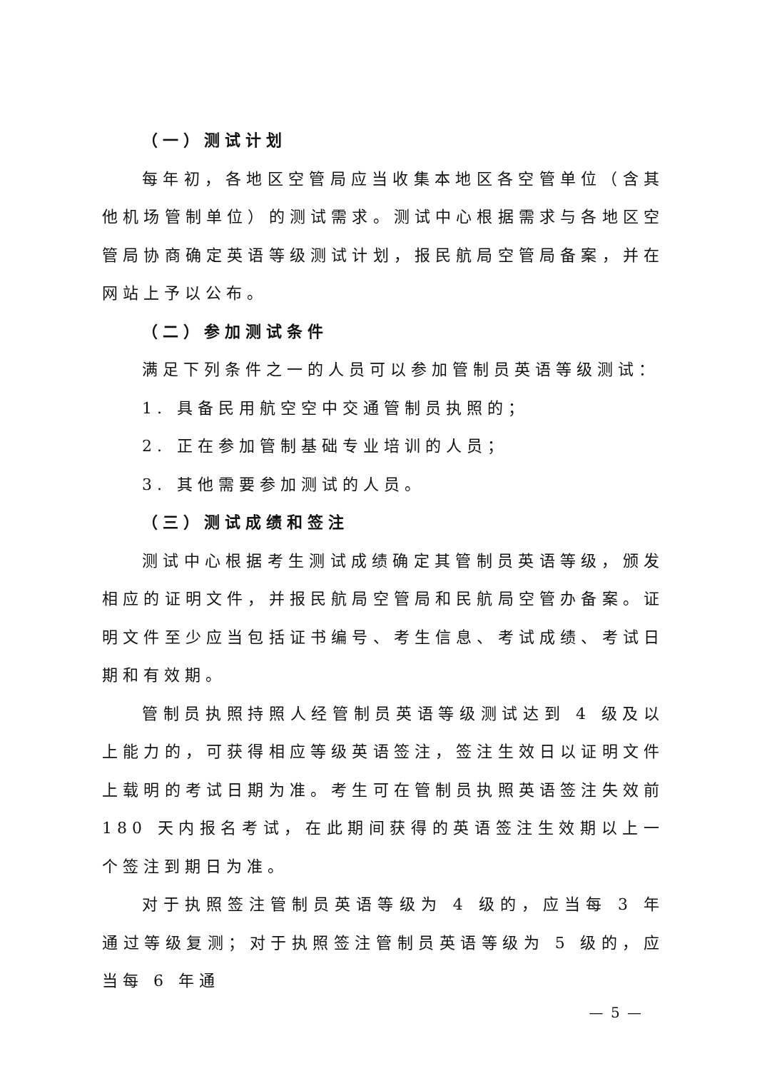（一）测试计划
每年初，各地区空管局应当收集本地区各空管单位（含其他机场管制单位）的测试需求。测试中心根据需求与各地区空管局协商确定英语等级测试计划，报民航局空管局备案，并在网站上予以公布。
（二）参加测试条件
满足下列条件之一的人员可以参加管制员英语等级测试：
1. 具备民用航空空中交通管制员执照的；
2. 正在参加管制基础专业培训的人员；
3. 其他需要参加测试的人员。
（三）测试成绩和签注
测试中心根据考生测试成绩确定其管制员英语等级，颁发相应的证明文件，并报民航局空管局和民航局空管办备案。证明文件至少应当包括证书编号、考生信息、考试成绩、考试日期和有效期。
管制员执照持照人经管制员英语等级测试达到 4 级及以上能力的，可获得相应等级英语签注，签注生效日以证明文件上载明的考试日期为准。考生可在管制员执照英语签注失效前 180 天内报名考试，在此期间获得的英语签注生效期以上一个签注到期日为准。
对于执照签注管制员英语等级为 4 级的，应当每 3 年通过等级复测；对于执照签注管制员英语等级为 5 级的，应当每 6 年通
— 5 —